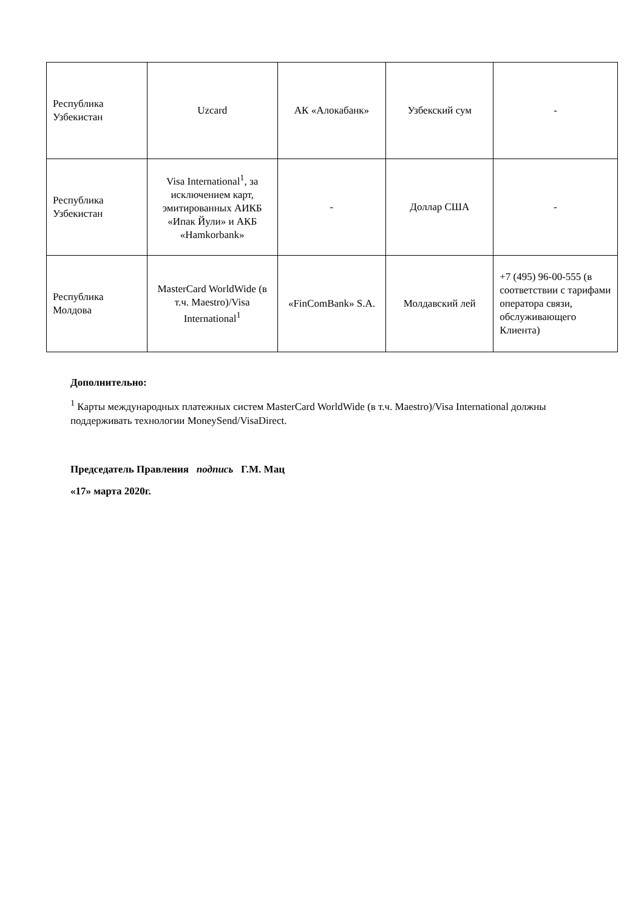| Республика Узбекистан | Uzcard | АК «Алокабанк» | Узбекский сум | - |
| Республика Узбекистан | Visa International<sup>1</sup>, за исключением карт, эмитированных АИКБ «Ипак Йули» и АКБ «Hamkorbank» | - | Доллар США | - |
| Республика Молдова | MasterCard WorldWide (в т.ч. Maestro)/Visa International<sup>1</sup> | «FinComBank» S.A. | Молдавский лей | +7 (495) 96-00-555 (в соответствии с тарифами оператора связи, обслуживающего Клиента) |
Дополнительно:
<sup>1</sup> Карты международных платежных систем MasterCard WorldWide (в т.ч. Maestro)/Visa International должны поддерживать технологии MoneySend/VisaDirect.
Председатель Правления подпись Г.М. Мац
«17» марта 2020г.